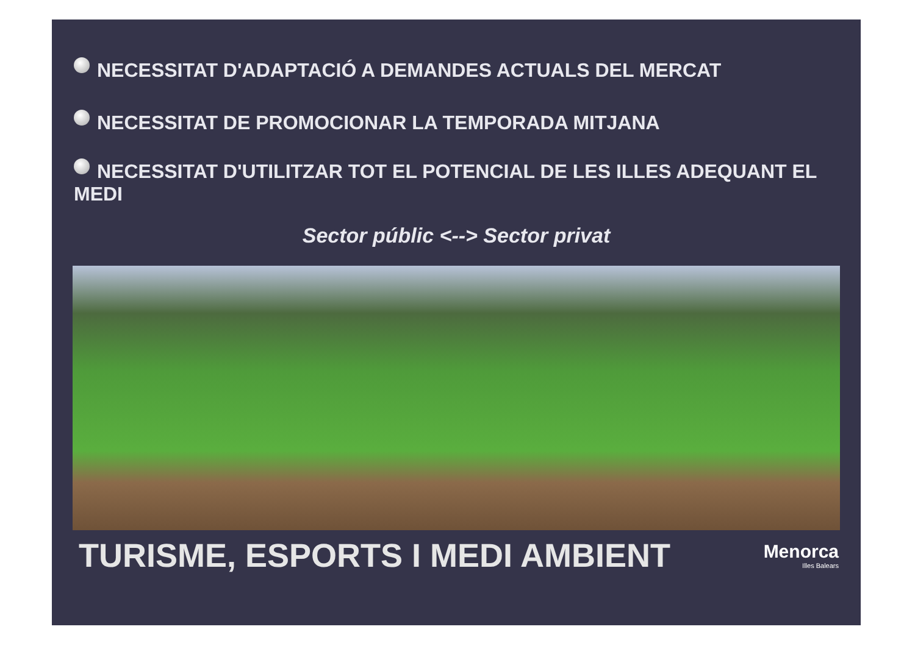NECESSITAT D'ADAPTACIÓ A DEMANDES ACTUALS DEL MERCAT
NECESSITAT DE PROMOCIONAR LA TEMPORADA MITJANA
NECESSITAT D'UTILITZAR TOT EL POTENCIAL DE LES ILLES ADEQUANT EL MEDI
Sector públic <--> Sector privat
TURISME, ESPORTS I MEDI AMBIENT Menorca
Illes Balears